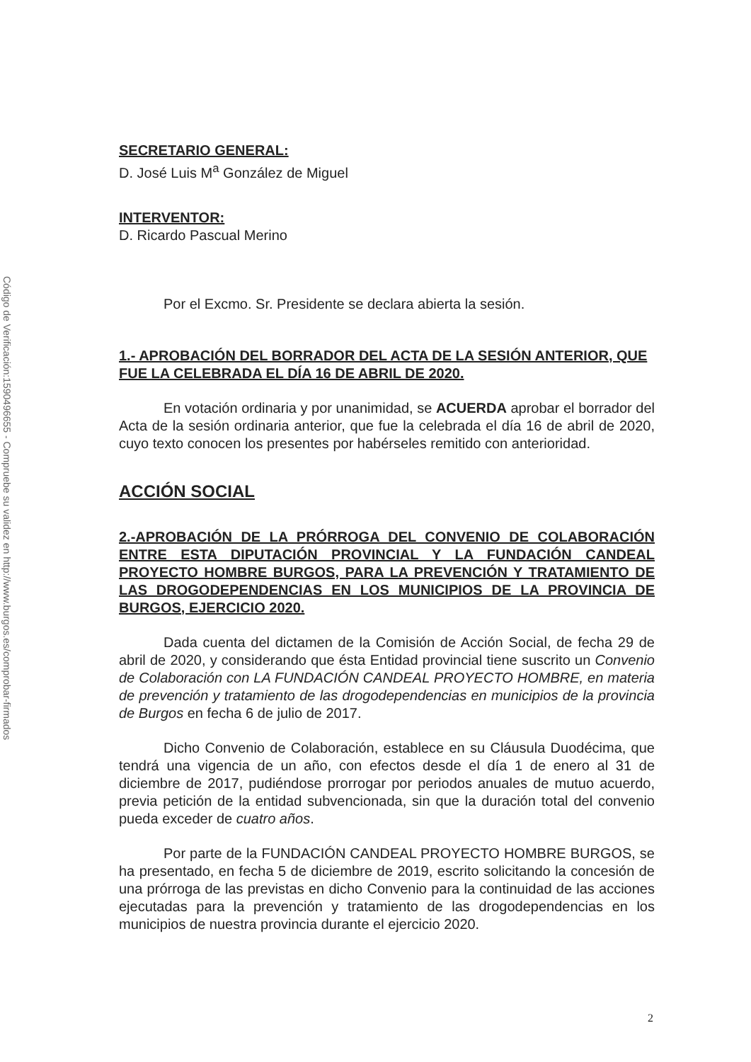Código de Verificación:1590496655 - Compruebe su validez en http://www.burgos.es/comprobar-firmados
SECRETARIO GENERAL:
D. José Luis M<sup>a</sup> González de Miguel
INTERVENTOR:
D. Ricardo Pascual Merino
Por el Excmo. Sr. Presidente se declara abierta la sesión.
1.- APROBACIÓN DEL BORRADOR DEL ACTA DE LA SESIÓN ANTERIOR, QUE FUE LA CELEBRADA EL DÍA 16 DE ABRIL DE 2020.
En votación ordinaria y por unanimidad, se ACUERDA aprobar el borrador del Acta de la sesión ordinaria anterior, que fue la celebrada el día 16 de abril de 2020, cuyo texto conocen los presentes por habérseles remitido con anterioridad.
ACCIÓN SOCIAL
2.-APROBACIÓN DE LA PRÓRROGA DEL CONVENIO DE COLABORACIÓN ENTRE ESTA DIPUTACIÓN PROVINCIAL Y LA FUNDACIÓN CANDEAL PROYECTO HOMBRE BURGOS, PARA LA PREVENCIÓN Y TRATAMIENTO DE LAS DROGODEPENDENCIAS EN LOS MUNICIPIOS DE LA PROVINCIA DE BURGOS, EJERCICIO 2020.
Dada cuenta del dictamen de la Comisión de Acción Social, de fecha 29 de abril de 2020, y considerando que ésta Entidad provincial tiene suscrito un Convenio de Colaboración con LA FUNDACIÓN CANDEAL PROYECTO HOMBRE, en materia de prevención y tratamiento de las drogodependencias en municipios de la provincia de Burgos en fecha 6 de julio de 2017.
Dicho Convenio de Colaboración, establece en su Cláusula Duodécima, que tendrá una vigencia de un año, con efectos desde el día 1 de enero al 31 de diciembre de 2017, pudiéndose prorrogar por periodos anuales de mutuo acuerdo, previa petición de la entidad subvencionada, sin que la duración total del convenio pueda exceder de cuatro años.
Por parte de la FUNDACIÓN CANDEAL PROYECTO HOMBRE BURGOS, se ha presentado, en fecha 5 de diciembre de 2019, escrito solicitando la concesión de una prórroga de las previstas en dicho Convenio para la continuidad de las acciones ejecutadas para la prevención y tratamiento de las drogodependencias en los municipios de nuestra provincia durante el ejercicio 2020.
2